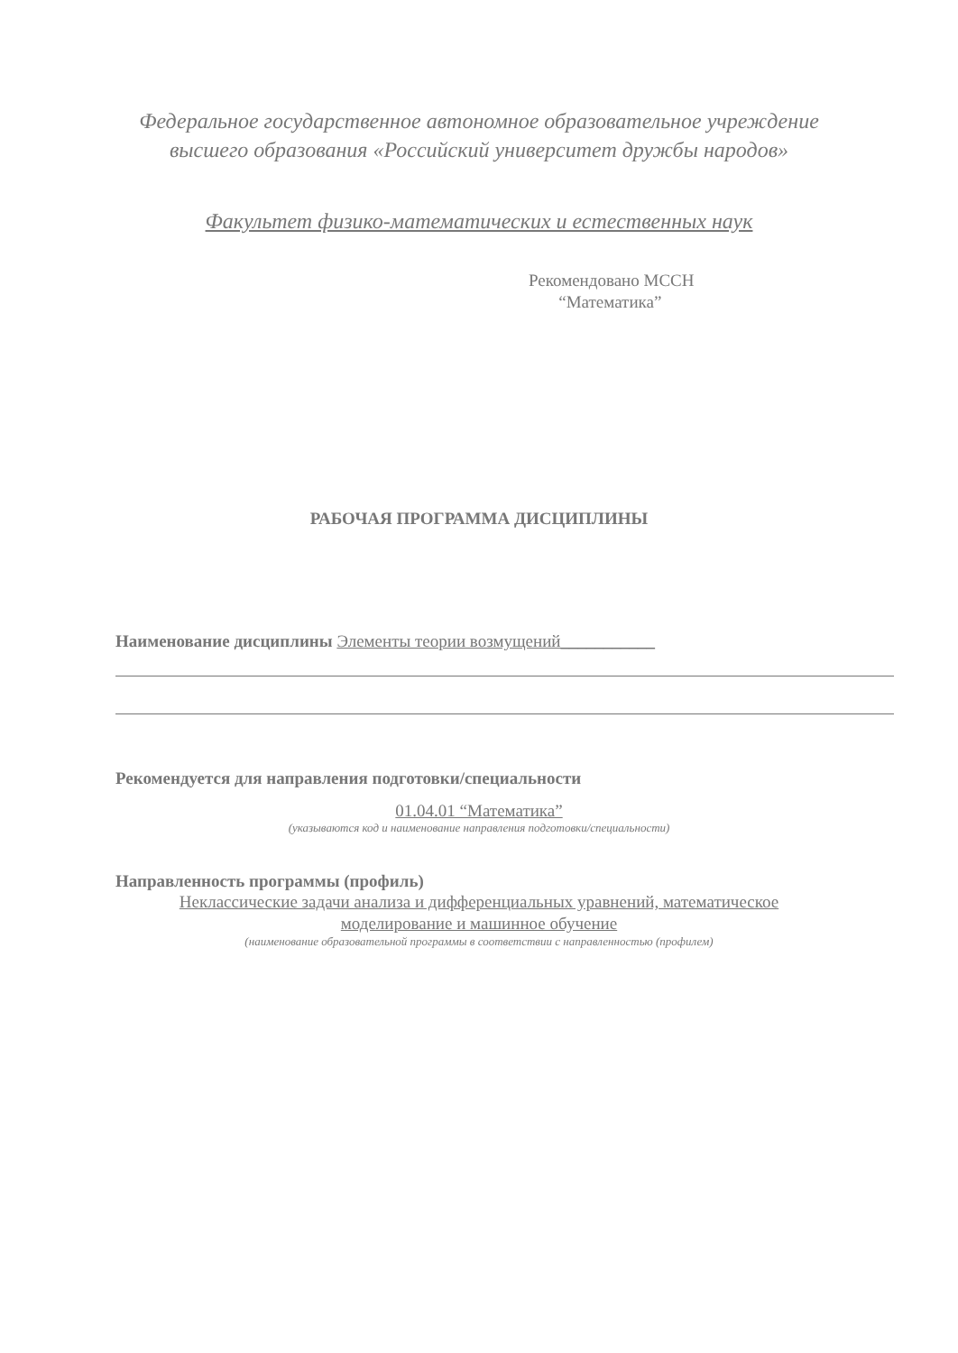Федеральное государственное автономное образовательное учреждение
высшего образования «Российский университет дружбы народов»
Факультет физико-математических и естественных наук
Рекомендовано МССН
“Математика”
РАБОЧАЯ ПРОГРАММА ДИСЦИПЛИНЫ
Наименование дисциплины Элементы теории возмущений___________
Рекомендуется для направления подготовки/специальности
01.04.01 “Математика”
(указываются код и наименование направления подготовки/специальности)
Направленность программы (профиль)
Неклассические задачи анализа и дифференциальных уравнений, математическое
моделирование и машинное обучение
(наименование образовательной программы в соответствии с направленностью (профилем)